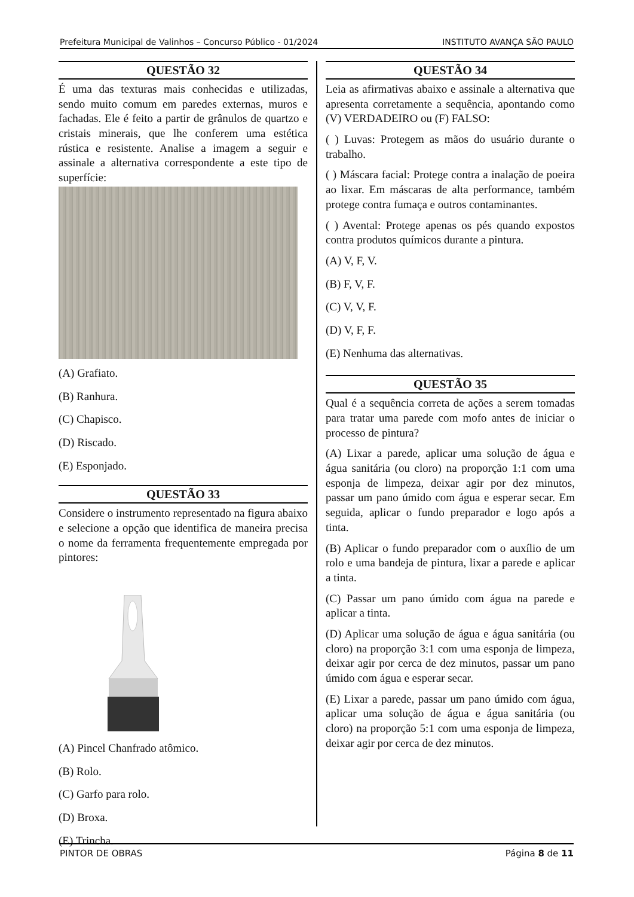Prefeitura Municipal de Valinhos – Concurso Público - 01/2024 INSTITUTO AVANÇA SÃO PAULO
QUESTÃO 32
É uma das texturas mais conhecidas e utilizadas, sendo muito comum em paredes externas, muros e fachadas. Ele é feito a partir de grânulos de quartzo e cristais minerais, que lhe conferem uma estética rústica e resistente. Analise a imagem a seguir e assinale a alternativa correspondente a este tipo de superfície:
(A) Grafiato.
(B) Ranhura.
(C) Chapisco.
(D) Riscado.
(E) Esponjado.
QUESTÃO 33
Considere o instrumento representado na figura abaixo e selecione a opção que identifica de maneira precisa o nome da ferramenta frequentemente empregada por pintores:
(A) Pincel Chanfrado atômico.
(B) Rolo.
(C) Garfo para rolo.
(D) Broxa.
(E) Trincha.
QUESTÃO 34
Leia as afirmativas abaixo e assinale a alternativa que apresenta corretamente a sequência, apontando como (V) VERDADEIRO ou (F) FALSO:
( ) Luvas: Protegem as mãos do usuário durante o trabalho.
( ) Máscara facial: Protege contra a inalação de poeira ao lixar. Em máscaras de alta performance, também protege contra fumaça e outros contaminantes.
( ) Avental: Protege apenas os pés quando expostos contra produtos químicos durante a pintura.
(A) V, F, V.
(B) F, V, F.
(C) V, V, F.
(D) V, F, F.
(E) Nenhuma das alternativas.
QUESTÃO 35
Qual é a sequência correta de ações a serem tomadas para tratar uma parede com mofo antes de iniciar o processo de pintura?
(A) Lixar a parede, aplicar uma solução de água e água sanitária (ou cloro) na proporção 1:1 com uma esponja de limpeza, deixar agir por dez minutos, passar um pano úmido com água e esperar secar. Em seguida, aplicar o fundo preparador e logo após a tinta.
(B) Aplicar o fundo preparador com o auxílio de um rolo e uma bandeja de pintura, lixar a parede e aplicar a tinta.
(C) Passar um pano úmido com água na parede e aplicar a tinta.
(D) Aplicar uma solução de água e água sanitária (ou cloro) na proporção 3:1 com uma esponja de limpeza, deixar agir por cerca de dez minutos, passar um pano úmido com água e esperar secar.
(E) Lixar a parede, passar um pano úmido com água, aplicar uma solução de água e água sanitária (ou cloro) na proporção 5:1 com uma esponja de limpeza, deixar agir por cerca de dez minutos.
PINTOR DE OBRAS Página 8 de 11